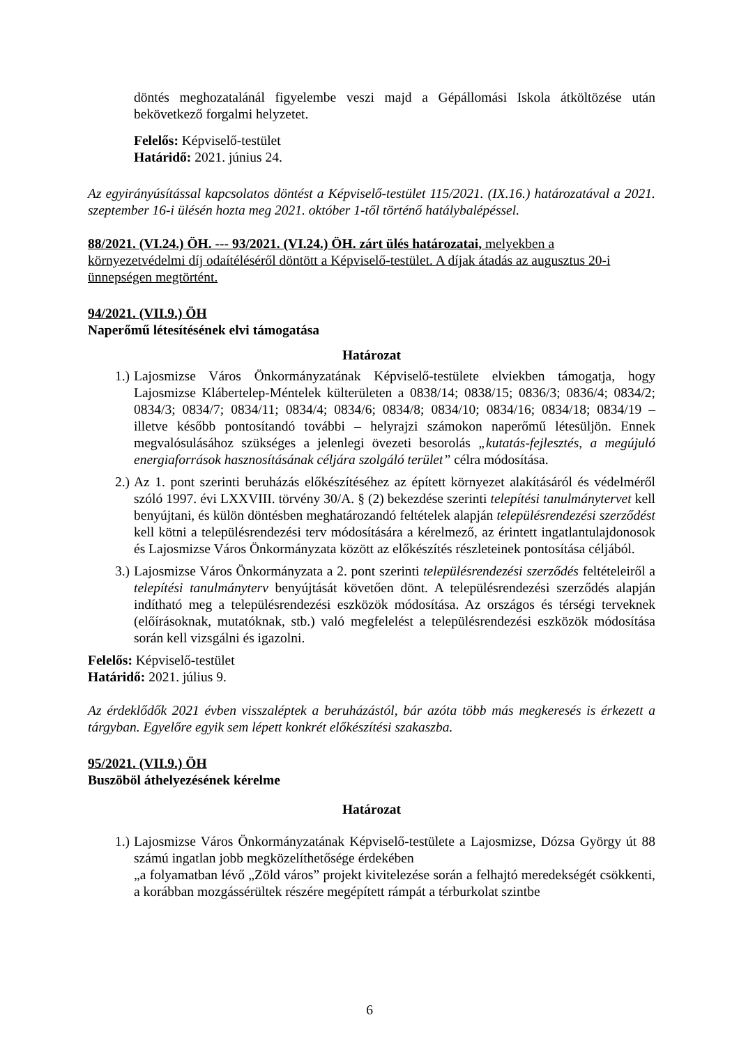döntés meghozatalánál figyelembe veszi majd a Gépállomási Iskola átköltözése után bekövetkező forgalmi helyzetet.
Felelős: Képviselő-testület
Határidő: 2021. június 24.
Az egyirányúsítással kapcsolatos döntést a Képviselő-testület 115/2021. (IX.16.) határozatával a 2021. szeptember 16-i ülésén hozta meg 2021. október 1-től történő hatálybalépéssel.
88/2021. (VI.24.) ÖH. --- 93/2021. (VI.24.) ÖH. zárt ülés határozatai, melyekben a környezetvédelmi díj odaítéléséről döntött a Képviselő-testület. A díjak átadás az augusztus 20-i ünnepségen megtörtént.
94/2021. (VII.9.) ÖH
Naperőmű létesítésének elvi támogatása
Határozat
1.) Lajosmizse Város Önkormányzatának Képviselő-testülete elviekben támogatja, hogy Lajosmizse Klábertelep-Méntelek külterületen a 0838/14; 0838/15; 0836/3; 0836/4; 0834/2; 0834/3; 0834/7; 0834/11; 0834/4; 0834/6; 0834/8; 0834/10; 0834/16; 0834/18; 0834/19 – illetve később pontosítandó további – helyrajzi számokon naperőmű létesüljön. Ennek megvalósulásához szükséges a jelenlegi övezeti besorolás „kutatás-fejlesztés, a megújuló energiaforrások hasznosításának céljára szolgáló terület” célra módosítása.
2.) Az 1. pont szerinti beruházás előkészítéséhez az épített környezet alakításáról és védelméről szóló 1997. évi LXXVIII. törvény 30/A. § (2) bekezdése szerinti telepítési tanulmánytervet kell benyújtani, és külön döntésben meghatározandó feltételek alapján településrendezési szerződést kell kötni a településrendezési terv módosítására a kérelmező, az érintett ingatlantulajdonosok és Lajosmizse Város Önkormányzata között az előkészítés részleteinek pontosítása céljából.
3.) Lajosmizse Város Önkormányzata a 2. pont szerinti településrendezési szerződés feltételeiről a telepítési tanulmányterv benyújtását követően dönt. A településrendezési szerződés alapján indítható meg a településrendezési eszközök módosítása. Az országos és térségi terveknek (előírásoknak, mutatóknak, stb.) való megfelelést a településrendezési eszközök módosítása során kell vizsgálni és igazolni.
Felelős: Képviselő-testület
Határidő: 2021. július 9.
Az érdeklődők 2021 évben visszaléptek a beruházástól, bár azóta több más megkeresés is érkezett a tárgyban. Egyelőre egyik sem lépett konkrét előkészítési szakaszba.
95/2021. (VII.9.) ÖH
Buszöböl áthelyezésének kérelme
Határozat
1.) Lajosmizse Város Önkormányzatának Képviselő-testülete a Lajosmizse, Dózsa György út 88 számú ingatlan jobb megközelíthetősége érdekében
„a folyamatban lévő „Zöld város” projekt kivitelezése során a felhajtó meredekségét csökkenti, a korábban mozgássérültek részére megépített rámpát a térburkolat szintbe
6